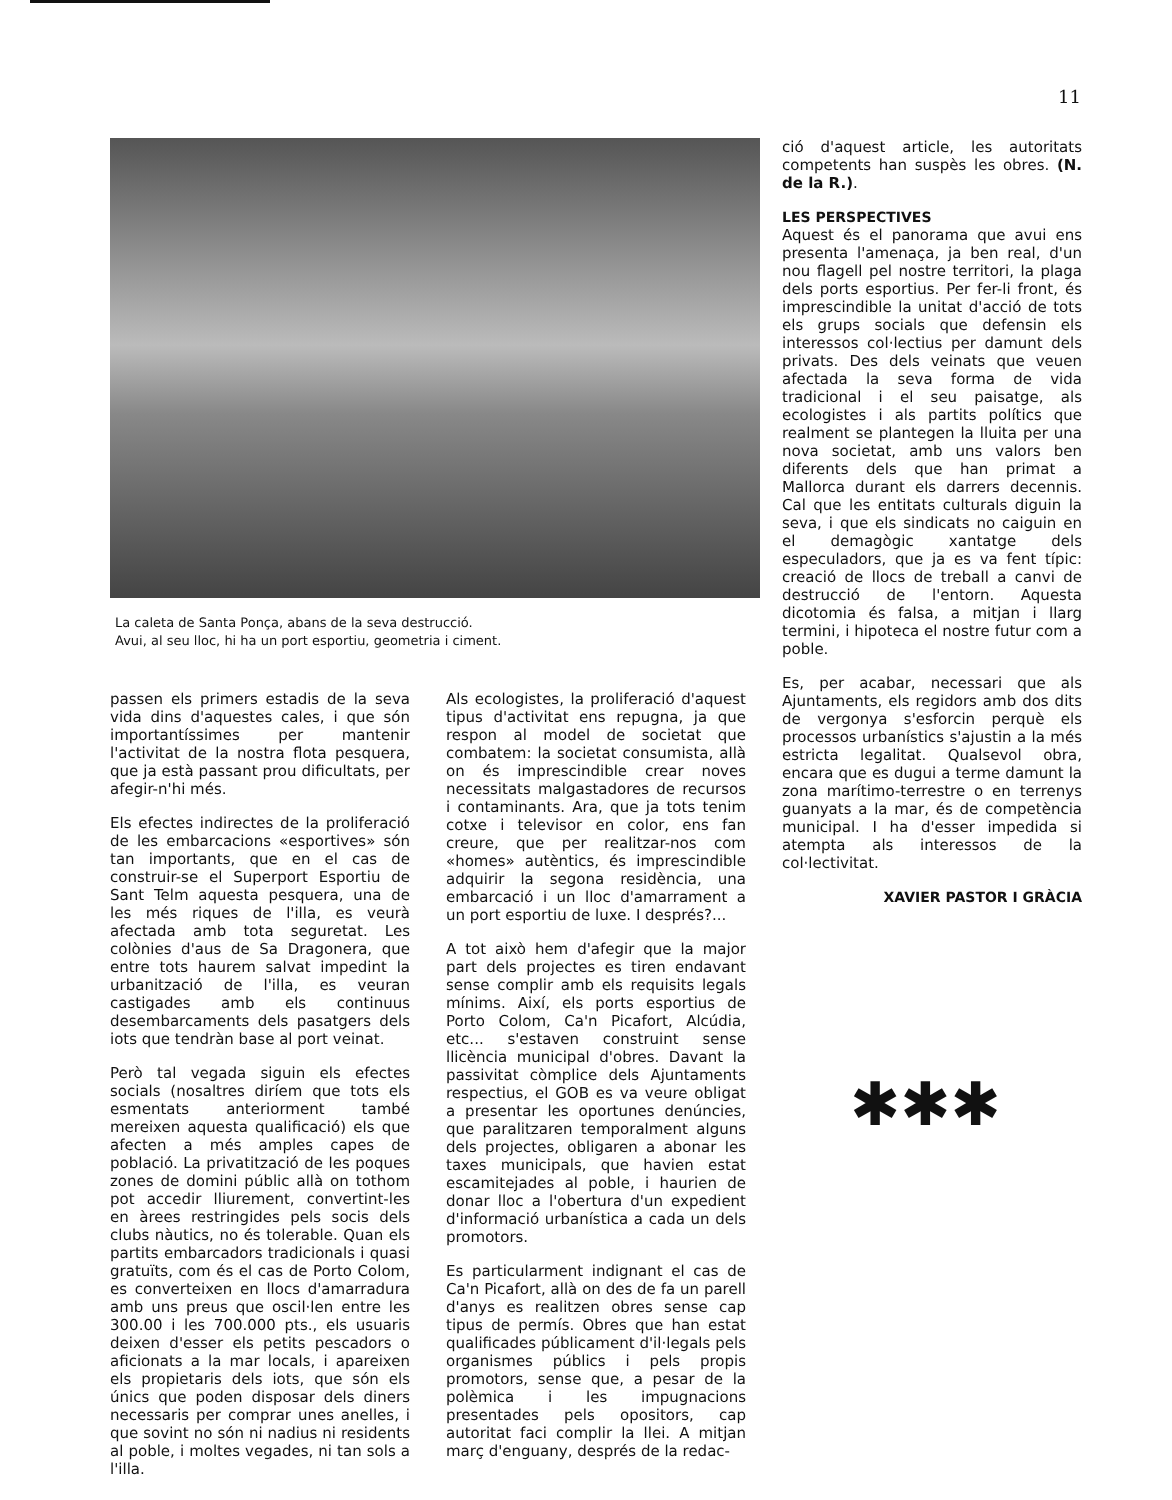11
La caleta de Santa Ponça, abans de la seva destrucció.
Avui, al seu lloc, hi ha un port esportiu, geometria i ciment.
passen els primers estadis de la seva vida dins d'aquestes cales, i que són importantíssimes per mantenir l'activitat de la nostra flota pesquera, que ja està passant prou dificultats, per afegir-n'hi més.
Els efectes indirectes de la proliferació de les embarcacions «esportives» són tan importants, que en el cas de construir-se el Superport Esportiu de Sant Telm aquesta pesquera, una de les més riques de l'illa, es veurà afectada amb tota seguretat. Les colònies d'aus de Sa Dragonera, que entre tots haurem salvat impedint la urbanització de l'illa, es veuran castigades amb els continuus desembarcaments dels pasatgers dels iots que tendràn base al port veinat.
Però tal vegada siguin els efectes socials (nosaltres diríem que tots els esmentats anteriorment també mereixen aquesta qualificació) els que afecten a més amples capes de població. La privatització de les poques zones de domini públic allà on tothom pot accedir lliurement, convertint-les en àrees restringides pels socis dels clubs nàutics, no és tolerable. Quan els partits embarcadors tradicionals i quasi gratuïts, com és el cas de Porto Colom, es converteixen en llocs d'amarradura amb uns preus que oscil·len entre les 300.00 i les 700.000 pts., els usuaris deixen d'esser els petits pescadors o aficionats a la mar locals, i apareixen els propietaris dels iots, que són els únics que poden disposar dels diners necessaris per comprar unes anelles, i que sovint no són ni nadius ni residents al poble, i moltes vegades, ni tan sols a l'illa.
Als ecologistes, la proliferació d'aquest tipus d'activitat ens repugna, ja que respon al model de societat que combatem: la societat consumista, allà on és imprescindible crear noves necessitats malgastadores de recursos i contaminants. Ara, que ja tots tenim cotxe i televisor en color, ens fan creure, que per realitzar-nos com «homes» autèntics, és imprescindible adquirir la segona residència, una embarcació i un lloc d'amarrament a un port esportiu de luxe. I després?...
A tot això hem d'afegir que la major part dels projectes es tiren endavant sense complir amb els requisits legals mínims. Així, els ports esportius de Porto Colom, Ca'n Picafort, Alcúdia, etc... s'estaven construint sense llicència municipal d'obres. Davant la passivitat còmplice dels Ajuntaments respectius, el GOB es va veure obligat a presentar les oportunes denúncies, que paralitzaren temporalment alguns dels projectes, obligaren a abonar les taxes municipals, que havien estat escamitejades al poble, i haurien de donar lloc a l'obertura d'un expedient d'informació urbanística a cada un dels promotors.
Es particularment indignant el cas de Ca'n Picafort, allà on des de fa un parell d'anys es realitzen obres sense cap tipus de permís. Obres que han estat qualificades públicament d'il·legals pels organismes públics i pels propis promotors, sense que, a pesar de la polèmica i les impugnacions presentades pels opositors, cap autoritat faci complir la llei. A mitjan març d'enguany, després de la redac-
ció d'aquest article, les autoritats competents han suspès les obres. (N. de la R.).
LES PERSPECTIVES
Aquest és el panorama que avui ens presenta l'amenaça, ja ben real, d'un nou flagell pel nostre territori, la plaga dels ports esportius. Per fer-li front, és imprescindible la unitat d'acció de tots els grups socials que defensin els interessos col·lectius per damunt dels privats. Des dels veinats que veuen afectada la seva forma de vida tradicional i el seu paisatge, als ecologistes i als partits polítics que realment se plantegen la lluita per una nova societat, amb uns valors ben diferents dels que han primat a Mallorca durant els darrers decennis. Cal que les entitats culturals diguin la seva, i que els sindicats no caiguin en el demagògic xantatge dels especuladors, que ja es va fent típic: creació de llocs de treball a canvi de destrucció de l'entorn. Aquesta dicotomia és falsa, a mitjan i llarg termini, i hipoteca el nostre futur com a poble.
Es, per acabar, necessari que als Ajuntaments, els regidors amb dos dits de vergonya s'esforcin perquè els processos urbanístics s'ajustin a la més estricta legalitat. Qualsevol obra, encara que es dugui a terme damunt la zona marítimo-terrestre o en terrenys guanyats a la mar, és de competència municipal. I ha d'esser impedida si atempta als interessos de la col·lectivitat.
XAVIER PASTOR I GRÀCIA
✱✱✱